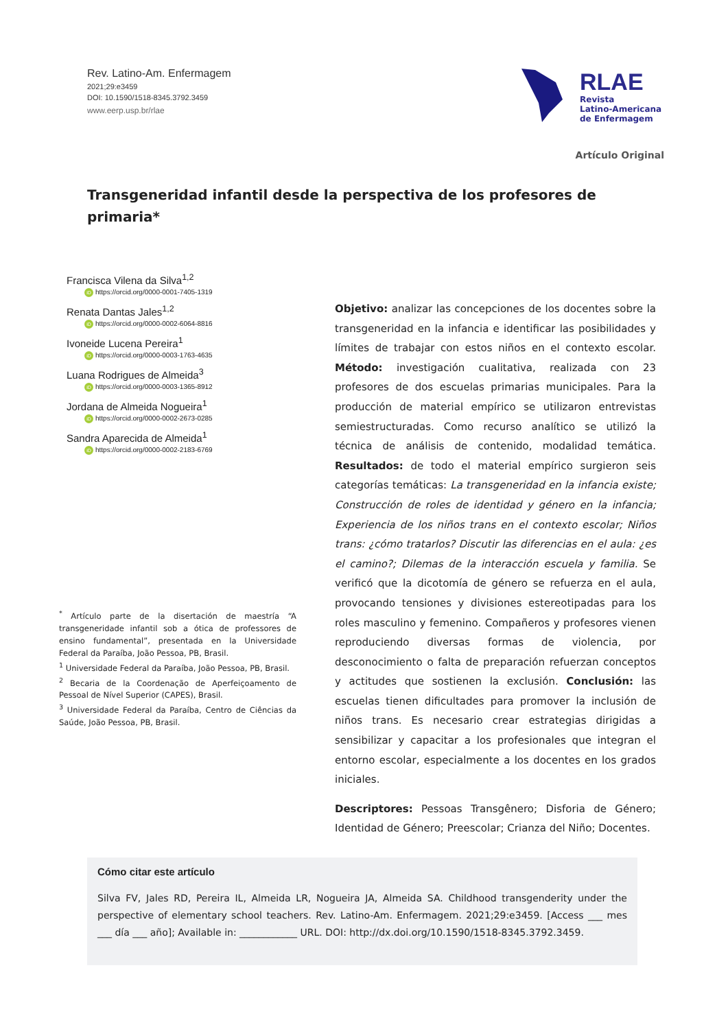Rev. Latino-Am. Enfermagem
2021;29:e3459
DOI: 10.1590/1518-8345.3792.3459
www.eerp.usp.br/rlae
RLAE
Revista
Latino-Americana
de Enfermagem
Artículo Original
Transgeneridad infantil desde la perspectiva de los profesores de primaria*
Francisca Vilena da Silva<sup>1,2</sup>
iD https://orcid.org/0000-0001-7405-1319
Renata Dantas Jales<sup>1,2</sup>
iD https://orcid.org/0000-0002-6064-8816
Ivoneide Lucena Pereira<sup>1</sup>
iD https://orcid.org/0000-0003-1763-4635
Luana Rodrigues de Almeida<sup>3</sup>
iD https://orcid.org/0000-0003-1365-8912
Jordana de Almeida Nogueira<sup>1</sup>
iD https://orcid.org/0000-0002-2673-0285
Sandra Aparecida de Almeida<sup>1</sup>
iD https://orcid.org/0000-0002-2183-6769
<sup>*</sup> Artículo parte de la disertación de maestría “A transgeneridade infantil sob a ótica de professores de ensino fundamental”, presentada en la Universidade Federal da Paraíba, João Pessoa, PB, Brasil.
<sup>1</sup> Universidade Federal da Paraíba, João Pessoa, PB, Brasil.
<sup>2</sup> Becaria de la Coordenação de Aperfeiçoamento de Pessoal de Nível Superior (CAPES), Brasil.
<sup>3</sup> Universidade Federal da Paraíba, Centro de Ciências da Saúde, João Pessoa, PB, Brasil.
Objetivo: analizar las concepciones de los docentes sobre la transgeneridad en la infancia e identificar las posibilidades y límites de trabajar con estos niños en el contexto escolar. Método: investigación cualitativa, realizada con 23 profesores de dos escuelas primarias municipales. Para la producción de material empírico se utilizaron entrevistas semiestructuradas. Como recurso analítico se utilizó la técnica de análisis de contenido, modalidad temática. Resultados: de todo el material empírico surgieron seis categorías temáticas: La transgeneridad en la infancia existe; Construcción de roles de identidad y género en la infancia; Experiencia de los niños trans en el contexto escolar; Niños trans: ¿cómo tratarlos? Discutir las diferencias en el aula: ¿es el camino?; Dilemas de la interacción escuela y familia. Se verificó que la dicotomía de género se refuerza en el aula, provocando tensiones y divisiones estereotipadas para los roles masculino y femenino. Compañeros y profesores vienen reproduciendo diversas formas de violencia, por desconocimiento o falta de preparación refuerzan conceptos y actitudes que sostienen la exclusión. Conclusión: las escuelas tienen dificultades para promover la inclusión de niños trans. Es necesario crear estrategias dirigidas a sensibilizar y capacitar a los profesionales que integran el entorno escolar, especialmente a los docentes en los grados iniciales.
Descriptores: Pessoas Transgênero; Disforia de Género; Identidad de Género; Preescolar; Crianza del Niño; Docentes.
Cómo citar este artículo
Silva FV, Jales RD, Pereira IL, Almeida LR, Nogueira JA, Almeida SA. Childhood transgenderity under the perspective of elementary school teachers. Rev. Latino-Am. Enfermagem. 2021;29:e3459. [Access ___ mes ___ día ___ año]; Available in: ____________ URL. DOI: http://dx.doi.org/10.1590/1518-8345.3792.3459.